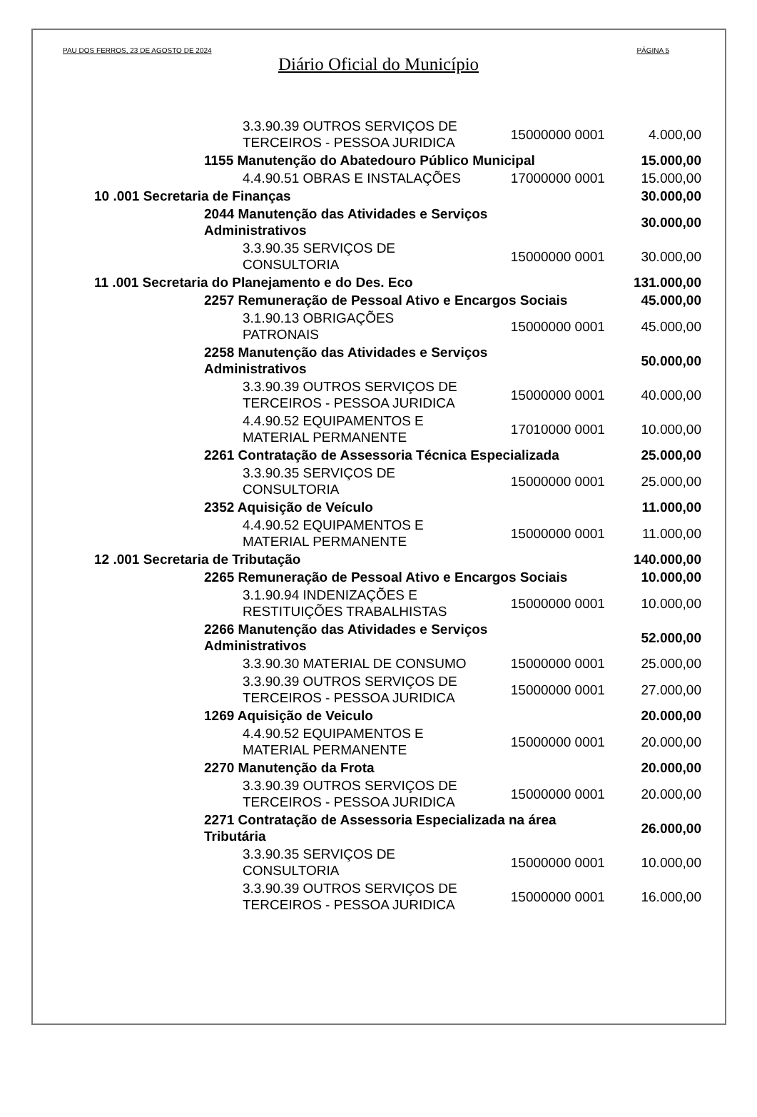PAU DOS FERROS, 23 DE AGOSTO DE 2024 PÁGINA 5
Diário Oficial do Município
| | | 3.3.90.39 OUTROS SERVIÇOS DE TERCEIROS - PESSOA JURIDICA | 15000000 0001 | 4.000,00 |
| | 1155 Manutenção do Abatedouro Público Municipal | | | 15.000,00 |
| | | 4.4.90.51 OBRAS E INSTALAÇÕES | 17000000 0001 | 15.000,00 |
| 10 .001 Secretaria de Finanças | | | | 30.000,00 |
| | 2044 Manutenção das Atividades e Serviços Administrativos | | | 30.000,00 |
| | | 3.3.90.35 SERVIÇOS DE CONSULTORIA | 15000000 0001 | 30.000,00 |
| 11 .001 Secretaria do Planejamento e do Des. Eco | | | | 131.000,00 |
| | 2257 Remuneração de Pessoal Ativo e Encargos Sociais | | | 45.000,00 |
| | | 3.1.90.13 OBRIGAÇÕES PATRONAIS | 15000000 0001 | 45.000,00 |
| | 2258 Manutenção das Atividades e Serviços Administrativos | | | 50.000,00 |
| | | 3.3.90.39 OUTROS SERVIÇOS DE TERCEIROS - PESSOA JURIDICA | 15000000 0001 | 40.000,00 |
| | | 4.4.90.52 EQUIPAMENTOS E MATERIAL PERMANENTE | 17010000 0001 | 10.000,00 |
| | 2261 Contratação de Assessoria Técnica Especializada | | | 25.000,00 |
| | | 3.3.90.35 SERVIÇOS DE CONSULTORIA | 15000000 0001 | 25.000,00 |
| | 2352 Aquisição de Veículo | | | 11.000,00 |
| | | 4.4.90.52 EQUIPAMENTOS E MATERIAL PERMANENTE | 15000000 0001 | 11.000,00 |
| 12 .001 Secretaria de Tributação | | | | 140.000,00 |
| | 2265 Remuneração de Pessoal Ativo e Encargos Sociais | | | 10.000,00 |
| | | 3.1.90.94 INDENIZAÇÕES E RESTITUIÇÕES TRABALHISTAS | 15000000 0001 | 10.000,00 |
| | 2266 Manutenção das Atividades e Serviços Administrativos | | | 52.000,00 |
| | | 3.3.90.30 MATERIAL DE CONSUMO | 15000000 0001 | 25.000,00 |
| | | 3.3.90.39 OUTROS SERVIÇOS DE TERCEIROS - PESSOA JURIDICA | 15000000 0001 | 27.000,00 |
| | 1269 Aquisição de Veiculo | | | 20.000,00 |
| | | 4.4.90.52 EQUIPAMENTOS E MATERIAL PERMANENTE | 15000000 0001 | 20.000,00 |
| | 2270 Manutenção da Frota | | | 20.000,00 |
| | | 3.3.90.39 OUTROS SERVIÇOS DE TERCEIROS - PESSOA JURIDICA | 15000000 0001 | 20.000,00 |
| | 2271 Contratação de Assessoria Especializada na área Tributária | | | 26.000,00 |
| | | 3.3.90.35 SERVIÇOS DE CONSULTORIA | 15000000 0001 | 10.000,00 |
| | | 3.3.90.39 OUTROS SERVIÇOS DE TERCEIROS - PESSOA JURIDICA | 15000000 0001 | 16.000,00 |